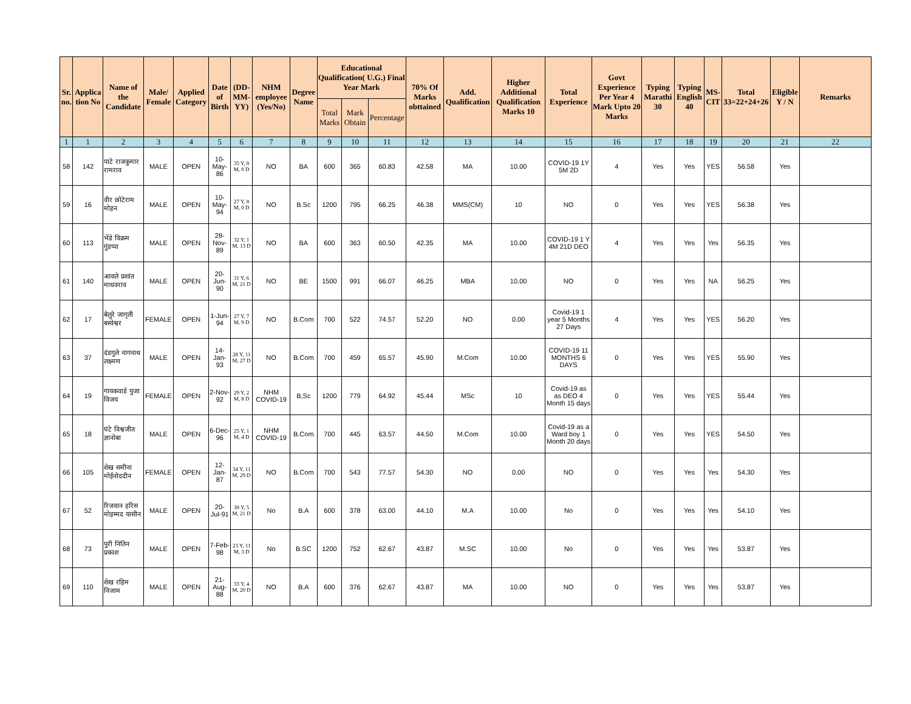| Sr. no. | Applica tion No | Name of the Candidate | Male/ Female | Applied Category | Date of Birth | (DD-MM-YY) | NHM employee (Yes/No) | Degree Name | Educational Qualification( U.G.) Final Year Mark | | | 70% Of Marks obttained | Add. Qualification | Higher Additional Qualification Marks 10 | Total Experience | Govt Experience Per Year 4 Mark Upto 20 Marks | Typing Marathi 30 | Typing English 40 | MS-CIT | Total 33=22+24+26 | Eligible Y / N | Remarks |
| --- | --- | --- | --- | --- | --- | --- | --- | --- | --- | --- | --- | --- | --- | --- | --- | --- | --- | --- | --- | --- | --- | --- |
| | | | | | | | | | Total Marks | Mark Obtain | Percentage | | | | | | | | | | | |
| 1 | 1 | 2 | 3 | 4 | 5 | 6 | 7 | 8 | 9 | 10 | 11 | 12 | 13 | 14 | 15 | 16 | 17 | 18 | 19 | 20 | 21 | 22 |
| 58 | 142 | पाटे राजकुमार रामराव | MALE | OPEN | 10-May-86 | 35 Y, 8 M, 0 D | NO | BA | 600 | 365 | 60.83 | 42.58 | MA | 10.00 | COVID-19 1Y 5M 2D | 4 | Yes | Yes | YES | 56.58 | Yes | |
| 59 | 16 | वीर छोटेराम मोहन | MALE | OPEN | 10-May-94 | 27 Y, 8 M, 0 D | NO | B.Sc | 1200 | 795 | 66.25 | 46.38 | MMS(CM) | 10 | NO | 0 | Yes | Yes | YES | 56.38 | Yes | |
| 60 | 113 | भेंडे विक्रम गुंडप्पा | MALE | OPEN | 28-Nov-89 | 32 Y, 1 M, 13 D | NO | BA | 600 | 363 | 60.50 | 42.35 | MA | 10.00 | COVID-19 1 Y 4M 21D DEO | 4 | Yes | Yes | Yes | 56.35 | Yes | |
| 61 | 140 | आवले प्रशांत माधवराव | MALE | OPEN | 20-Jun-90 | 31 Y, 6 M, 21 D | NO | BE | 1500 | 991 | 66.07 | 46.25 | MBA | 10.00 | NO | 0 | Yes | Yes | NA | 56.25 | Yes | |
| 62 | 17 | बेलुरे जागृती बस्वेश्वर | FEMALE | OPEN | 1-Jun-94 | 27 Y, 7 M, 9 D | NO | B.Com | 700 | 522 | 74.57 | 52.20 | NO | 0.00 | Covid-19 1 year 5 Months 27 Days | 4 | Yes | Yes | YES | 56.20 | Yes | |
| 63 | 37 | दंडगुले नागनाथ लक्ष्मण | MALE | OPEN | 14-Jan-93 | 28 Y, 11 M, 27 D | NO | B.Com | 700 | 459 | 65.57 | 45.90 | M.Com | 10.00 | COVID-19 11 MONTHS 6 DAYS | 0 | Yes | Yes | YES | 55.90 | Yes | |
| 64 | 19 | गायकवाडे पुजा विजय | FEMALE | OPEN | 2-Nov-92 | 29 Y, 2 M, 8 D | NHM COVID-19 | B,Sc | 1200 | 779 | 64.92 | 45.44 | MSc | 10 | Covid-19 as as DEO 4 Month 15 days | 0 | Yes | Yes | YES | 55.44 | Yes | |
| 65 | 18 | घंटे विश्वजीत ज्ञानोबा | MALE | OPEN | 6-Dec-96 | 25 Y, 1 M, 4 D | NHM COVID-19 | B.Com | 700 | 445 | 63.57 | 44.50 | M.Com | 10.00 | Covid-19 as a Ward boy 1 Month 20 days | 0 | Yes | Yes | YES | 54.50 | Yes | |
| 66 | 105 | शेख समीना मोईनोददीन | FEMALE | OPEN | 12-Jan-87 | 34 Y, 11 M, 29 D | NO | B.Com | 700 | 543 | 77.57 | 54.30 | NO | 0.00 | NO | 0 | Yes | Yes | Yes | 54.30 | Yes | |
| 67 | 52 | रिजवान हरिस मोहम्मद यासीन | MALE | OPEN | 20-Jul-91 | 30 Y, 5 M, 21 D | No | B.A | 600 | 378 | 63.00 | 44.10 | M.A | 10.00 | No | 0 | Yes | Yes | Yes | 54.10 | Yes | |
| 68 | 73 | पुरी नितिन प्रकाश | MALE | OPEN | 7-Feb-98 | 23 Y, 11 M, 3 D | No | B.SC | 1200 | 752 | 62.67 | 43.87 | M.SC | 10.00 | No | 0 | Yes | Yes | Yes | 53.87 | Yes | |
| 69 | 110 | शेख रहिम निजाम | MALE | OPEN | 21-Aug-88 | 33 Y, 4 M, 20 D | NO | B.A | 600 | 376 | 62.67 | 43.87 | MA | 10.00 | NO | 0 | Yes | Yes | Yes | 53.87 | Yes | |